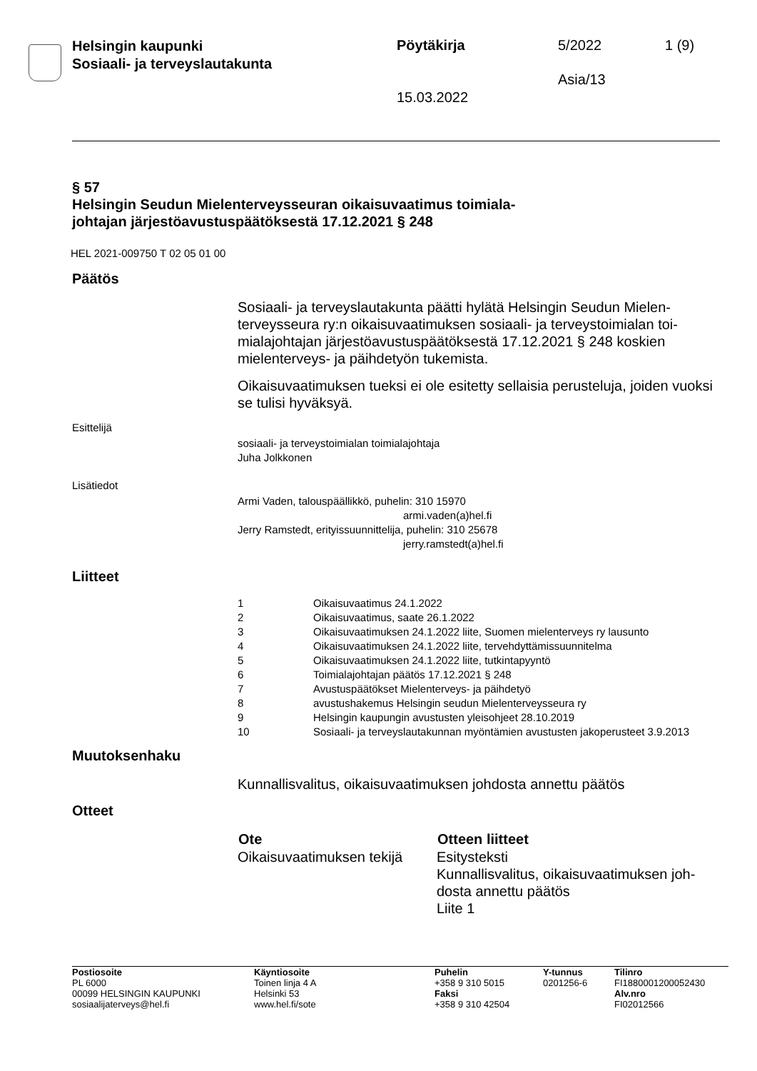Helsingin kaupunki
Sosiaali- ja terveyslautakunta
Pöytäkirja 5/2022 1 (9)
Asia/13
15.03.2022
§ 57
Helsingin Seudun Mielenterveysseuran oikaisuvaatimus toimiala-
johtajan järjestöavustuspäätöksestä 17.12.2021 § 248
HEL 2021-009750 T 02 05 01 00
Päätös
Sosiaali- ja terveyslautakunta päätti hylätä Helsingin Seudun Mielen-terveysseura ry:n oikaisuvaatimuksen sosiaali- ja terveystoimialan toi-mialajohtajan järjestöavustuspäätöksestä 17.12.2021 § 248 koskien mielenterveys- ja päihdetyön tukemista.
Oikaisuvaatimuksen tueksi ei ole esitetty sellaisia perusteluja, joiden vuoksi se tulisi hyväksyä.
Esittelijä
sosiaali- ja terveystoimialan toimialajohtaja
Juha Jolkkonen
Lisätiedot
Armi Vaden, talouspäällikkö, puhelin: 310 15970
armi.vaden(a)hel.fi
Jerry Ramstedt, erityissuunnittelija, puhelin: 310 25678
jerry.ramstedt(a)hel.fi
Liitteet
| 1 | Oikaisuvaatimus 24.1.2022 |
| 2 | Oikaisuvaatimus, saate 26.1.2022 |
| 3 | Oikaisuvaatimuksen 24.1.2022 liite, Suomen mielenterveys ry lausunto |
| 4 | Oikaisuvaatimuksen 24.1.2022 liite, tervehdyttämissuunnitelma |
| 5 | Oikaisuvaatimuksen 24.1.2022 liite, tutkintapyyntö |
| 6 | Toimialajohtajan päätös 17.12.2021 § 248 |
| 7 | Avustuspäätökset Mielenterveys- ja päihdetyö |
| 8 | avustushakemus Helsingin seudun Mielenterveysseura ry |
| 9 | Helsingin kaupungin avustusten yleisohjeet 28.10.2019 |
| 10 | Sosiaali- ja terveyslautakunnan myöntämien avustusten jakoperusteet 3.9.2013 |
Muutoksenhaku
Kunnallisvalitus, oikaisuvaatimuksen johdosta annettu päätös
Otteet
| Ote | Otteen liitteet |
| --- | --- |
| Oikaisuvaatimuksen tekijä | Esitysteksti Kunnallisvalitus, oikaisuvaatimuksen joh-dosta annettu päätös Liite 1 |
| Postiosoite PL 6000 00099 HELSINGIN KAUPUNKI sosiaalijaterveys@hel.fi | Käyntiosoite Toinen linja 4 A Helsinki 53 www.hel.fi/sote | Puhelin +358 9 310 5015 Faksi +358 9 310 42504 | Y-tunnus 0201256-6 | Tilinro FI1880001200052430 Alv.nro FI02012566 |